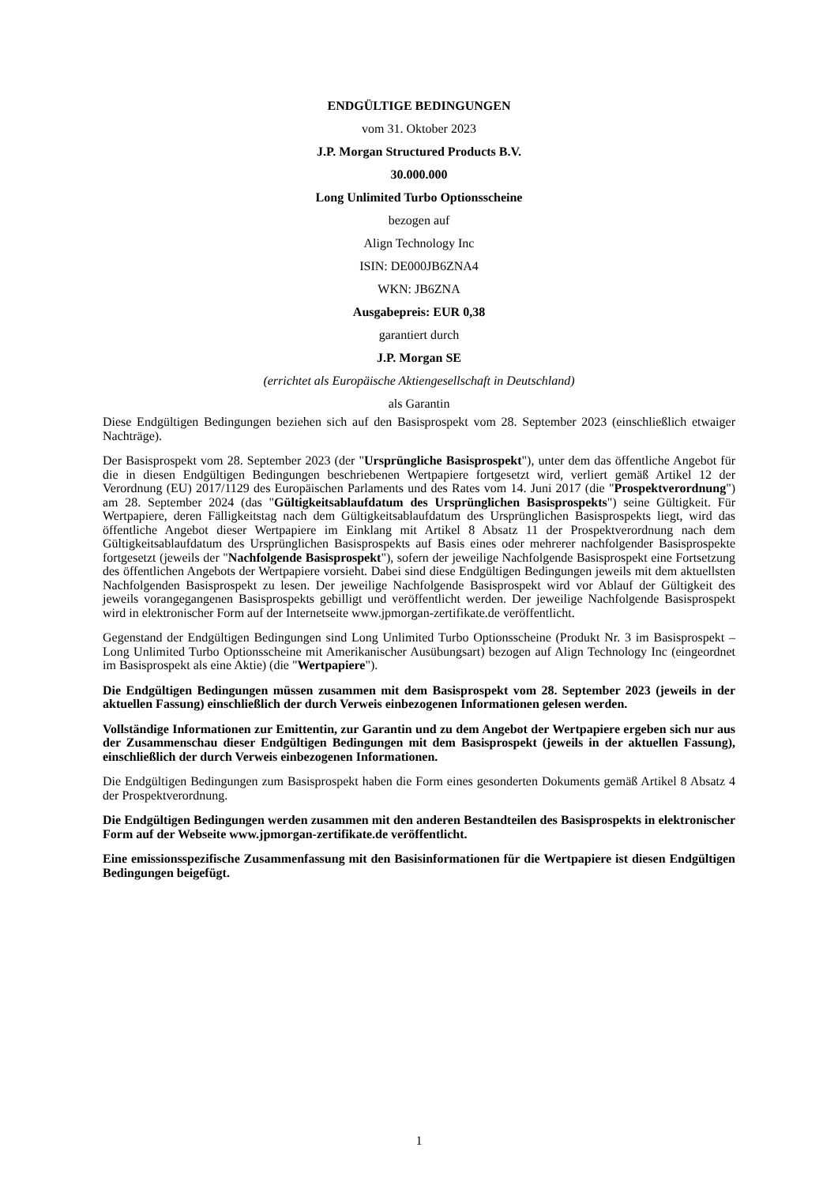ENDGÜLTIGE BEDINGUNGEN
vom 31. Oktober 2023
J.P. Morgan Structured Products B.V.
30.000.000
Long Unlimited Turbo Optionsscheine
bezogen auf
Align Technology Inc
ISIN: DE000JB6ZNA4
WKN: JB6ZNA
Ausgabepreis: EUR 0,38
garantiert durch
J.P. Morgan SE
(errichtet als Europäische Aktiengesellschaft in Deutschland)
als Garantin
Diese Endgültigen Bedingungen beziehen sich auf den Basisprospekt vom 28. September 2023 (einschließlich etwaiger Nachträge).
Der Basisprospekt vom 28. September 2023 (der "Ursprüngliche Basisprospekt"), unter dem das öffentliche Angebot für die in diesen Endgültigen Bedingungen beschriebenen Wertpapiere fortgesetzt wird, verliert gemäß Artikel 12 der Verordnung (EU) 2017/1129 des Europäischen Parlaments und des Rates vom 14. Juni 2017 (die "Prospektverordnung") am 28. September 2024 (das "Gültigkeitsablaufdatum des Ursprünglichen Basisprospekts") seine Gültigkeit. Für Wertpapiere, deren Fälligkeitstag nach dem Gültigkeitsablaufdatum des Ursprünglichen Basisprospekts liegt, wird das öffentliche Angebot dieser Wertpapiere im Einklang mit Artikel 8 Absatz 11 der Prospektverordnung nach dem Gültigkeitsablaufdatum des Ursprünglichen Basisprospekts auf Basis eines oder mehrerer nachfolgender Basisprospekte fortgesetzt (jeweils der "Nachfolgende Basisprospekt"), sofern der jeweilige Nachfolgende Basisprospekt eine Fortsetzung des öffentlichen Angebots der Wertpapiere vorsieht. Dabei sind diese Endgültigen Bedingungen jeweils mit dem aktuellsten Nachfolgenden Basisprospekt zu lesen. Der jeweilige Nachfolgende Basisprospekt wird vor Ablauf der Gültigkeit des jeweils vorangegangenen Basisprospekts gebilligt und veröffentlicht werden. Der jeweilige Nachfolgende Basisprospekt wird in elektronischer Form auf der Internetseite www.jpmorgan-zertifikate.de veröffentlicht.
Gegenstand der Endgültigen Bedingungen sind Long Unlimited Turbo Optionsscheine (Produkt Nr. 3 im Basisprospekt – Long Unlimited Turbo Optionsscheine mit Amerikanischer Ausübungsart) bezogen auf Align Technology Inc (eingeordnet im Basisprospekt als eine Aktie) (die "Wertpapiere").
Die Endgültigen Bedingungen müssen zusammen mit dem Basisprospekt vom 28. September 2023 (jeweils in der aktuellen Fassung) einschließlich der durch Verweis einbezogenen Informationen gelesen werden.
Vollständige Informationen zur Emittentin, zur Garantin und zu dem Angebot der Wertpapiere ergeben sich nur aus der Zusammenschau dieser Endgültigen Bedingungen mit dem Basisprospekt (jeweils in der aktuellen Fassung), einschließlich der durch Verweis einbezogenen Informationen.
Die Endgültigen Bedingungen zum Basisprospekt haben die Form eines gesonderten Dokuments gemäß Artikel 8 Absatz 4 der Prospektverordnung.
Die Endgültigen Bedingungen werden zusammen mit den anderen Bestandteilen des Basisprospekts in elektronischer Form auf der Webseite www.jpmorgan-zertifikate.de veröffentlicht.
Eine emissionsspezifische Zusammenfassung mit den Basisinformationen für die Wertpapiere ist diesen Endgültigen Bedingungen beigefügt.
1